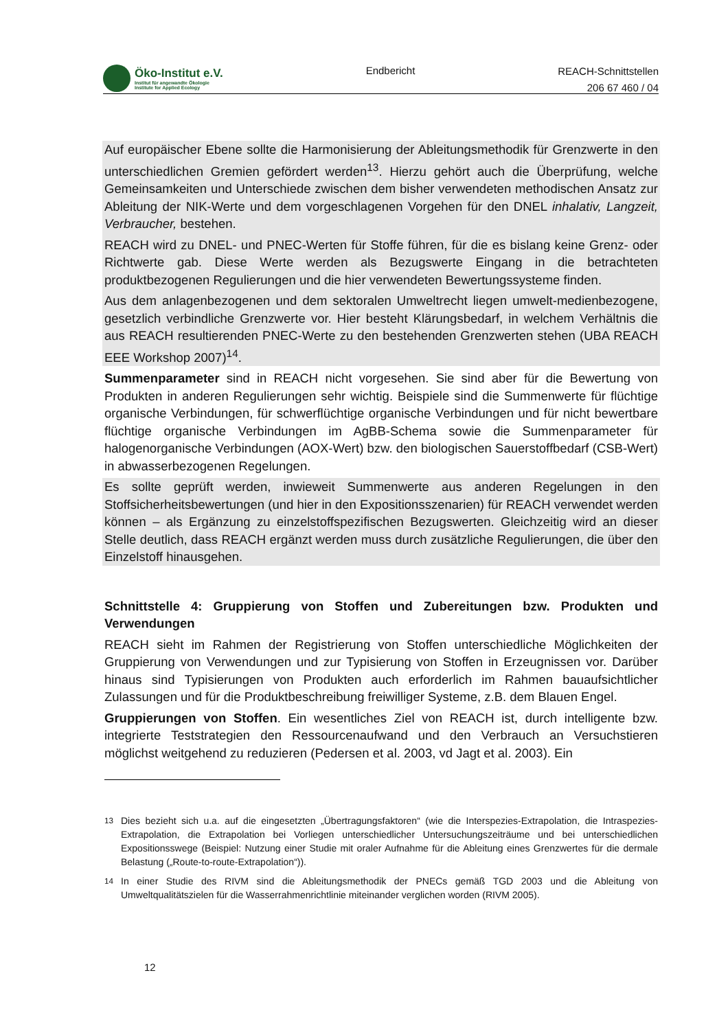Öko-Institut e.V.
Institut für angewandte Ökologie
Institute for Applied Ecology
Endbericht
REACH-Schnittstellen
206 67 460 / 04
Auf europäischer Ebene sollte die Harmonisierung der Ableitungsmethodik für Grenzwerte in den unterschiedlichen Gremien gefördert werden<sup>13</sup>. Hierzu gehört auch die Überprüfung, welche Gemeinsamkeiten und Unterschiede zwischen dem bisher verwendeten methodischen Ansatz zur Ableitung der NIK-Werte und dem vorgeschlagenen Vorgehen für den DNEL inhalativ, Langzeit, Verbraucher, bestehen.
REACH wird zu DNEL- und PNEC-Werten für Stoffe führen, für die es bislang keine Grenz- oder Richtwerte gab. Diese Werte werden als Bezugswerte Eingang in die betrachteten produktbezogenen Regulierungen und die hier verwendeten Bewertungssysteme finden.
Aus dem anlagenbezogenen und dem sektoralen Umweltrecht liegen umwelt-medienbezogene, gesetzlich verbindliche Grenzwerte vor. Hier besteht Klärungsbedarf, in welchem Verhältnis die aus REACH resultierenden PNEC-Werte zu den bestehenden Grenzwerten stehen (UBA REACH EEE Workshop 2007)<sup>14</sup>.
Summenparameter sind in REACH nicht vorgesehen. Sie sind aber für die Bewertung von Produkten in anderen Regulierungen sehr wichtig. Beispiele sind die Summenwerte für flüchtige organische Verbindungen, für schwerflüchtige organische Verbindungen und für nicht bewertbare flüchtige organische Verbindungen im AgBB-Schema sowie die Summenparameter für halogenorganische Verbindungen (AOX-Wert) bzw. den biologischen Sauerstoffbedarf (CSB-Wert) in abwasserbezogenen Regelungen.
Es sollte geprüft werden, inwieweit Summenwerte aus anderen Regelungen in den Stoffsicherheitsbewertungen (und hier in den Expositionsszenarien) für REACH verwendet werden können – als Ergänzung zu einzelstoffspezifischen Bezugswerten. Gleichzeitig wird an dieser Stelle deutlich, dass REACH ergänzt werden muss durch zusätzliche Regulierungen, die über den Einzelstoff hinausgehen.
Schnittstelle 4: Gruppierung von Stoffen und Zubereitungen bzw. Produkten und Verwendungen
REACH sieht im Rahmen der Registrierung von Stoffen unterschiedliche Möglichkeiten der Gruppierung von Verwendungen und zur Typisierung von Stoffen in Erzeugnissen vor. Darüber hinaus sind Typisierungen von Produkten auch erforderlich im Rahmen bauaufsichtlicher Zulassungen und für die Produktbeschreibung freiwilliger Systeme, z.B. dem Blauen Engel.
Gruppierungen von Stoffen. Ein wesentliches Ziel von REACH ist, durch intelligente bzw. integrierte Teststrategien den Ressourcenaufwand und den Verbrauch an Versuchstieren möglichst weitgehend zu reduzieren (Pedersen et al. 2003, vd Jagt et al. 2003). Ein
<sup>13</sup> Dies bezieht sich u.a. auf die eingesetzten „Übertragungsfaktoren“ (wie die Interspezies-Extrapolation, die Intraspezies-Extrapolation, die Extrapolation bei Vorliegen unterschiedlicher Untersuchungszeiträume und bei unterschiedlichen Expositionsswege (Beispiel: Nutzung einer Studie mit oraler Aufnahme für die Ableitung eines Grenzwertes für die dermale Belastung („Route-to-route-Extrapolation“)).
<sup>14</sup> In einer Studie des RIVM sind die Ableitungsmethodik der PNECs gemäß TGD 2003 und die Ableitung von Umweltqualitätszielen für die Wasserrahmenrichtlinie miteinander verglichen worden (RIVM 2005).
12